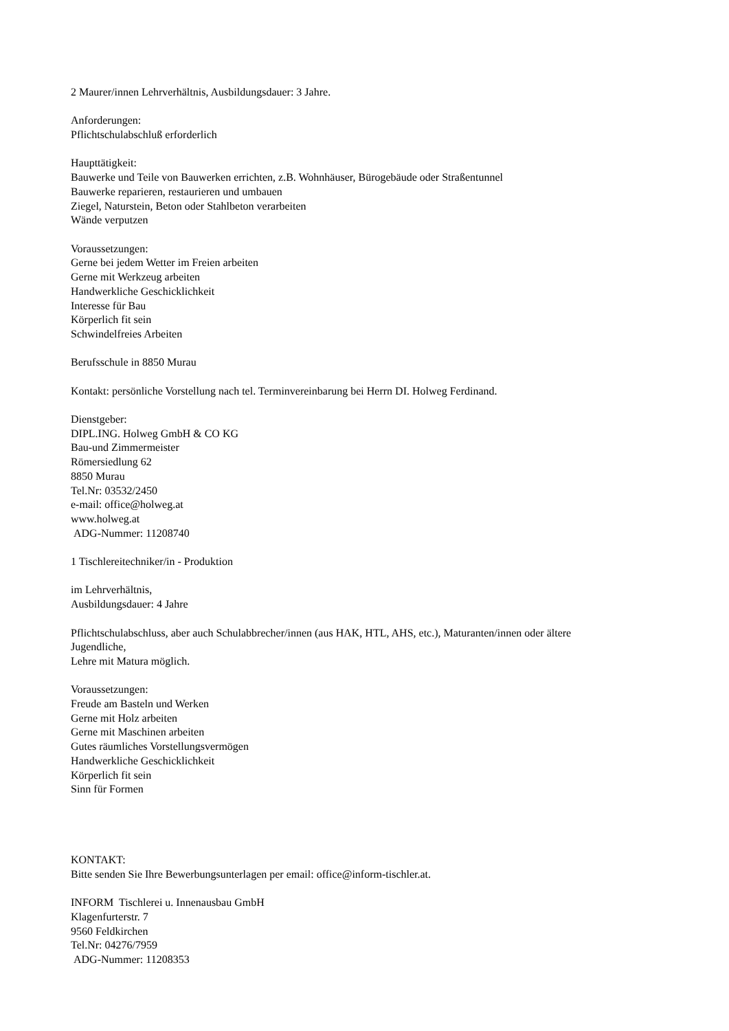2 Maurer/innen Lehrverhältnis, Ausbildungsdauer: 3 Jahre.
Anforderungen:
Pflichtschulabschluß erforderlich
Haupttätigkeit:
Bauwerke und Teile von Bauwerken errichten, z.B. Wohnhäuser, Bürogebäude oder Straßentunnel
Bauwerke reparieren, restaurieren und umbauen
Ziegel, Naturstein, Beton oder Stahlbeton verarbeiten
Wände verputzen
Voraussetzungen:
Gerne bei jedem Wetter im Freien arbeiten
Gerne mit Werkzeug arbeiten
Handwerkliche Geschicklichkeit
Interesse für Bau
Körperlich fit sein
Schwindelfreies Arbeiten
Berufsschule in 8850 Murau
Kontakt: persönliche Vorstellung nach tel. Terminvereinbarung bei Herrn DI. Holweg Ferdinand.
Dienstgeber:
DIPL.ING. Holweg GmbH & CO KG
Bau-und Zimmermeister
Römersiedlung 62
8850 Murau
Tel.Nr: 03532/2450
e-mail: office@holweg.at
www.holweg.at
ADG-Nummer: 11208740
1 Tischlereitechniker/in - Produktion
im Lehrverhältnis,
Ausbildungsdauer: 4 Jahre
Pflichtschulabschluss, aber auch Schulabbrecher/innen (aus HAK, HTL, AHS, etc.), Maturanten/innen oder ältere
Jugendliche,
Lehre mit Matura möglich.
Voraussetzungen:
Freude am Basteln und Werken
Gerne mit Holz arbeiten
Gerne mit Maschinen arbeiten
Gutes räumliches Vorstellungsvermögen
Handwerkliche Geschicklichkeit
Körperlich fit sein
Sinn für Formen
KONTAKT:
Bitte senden Sie Ihre Bewerbungsunterlagen per email: office@inform-tischler.at.
INFORM Tischlerei u. Innenausbau GmbH
Klagenfurterstr. 7
9560 Feldkirchen
Tel.Nr: 04276/7959
ADG-Nummer: 11208353